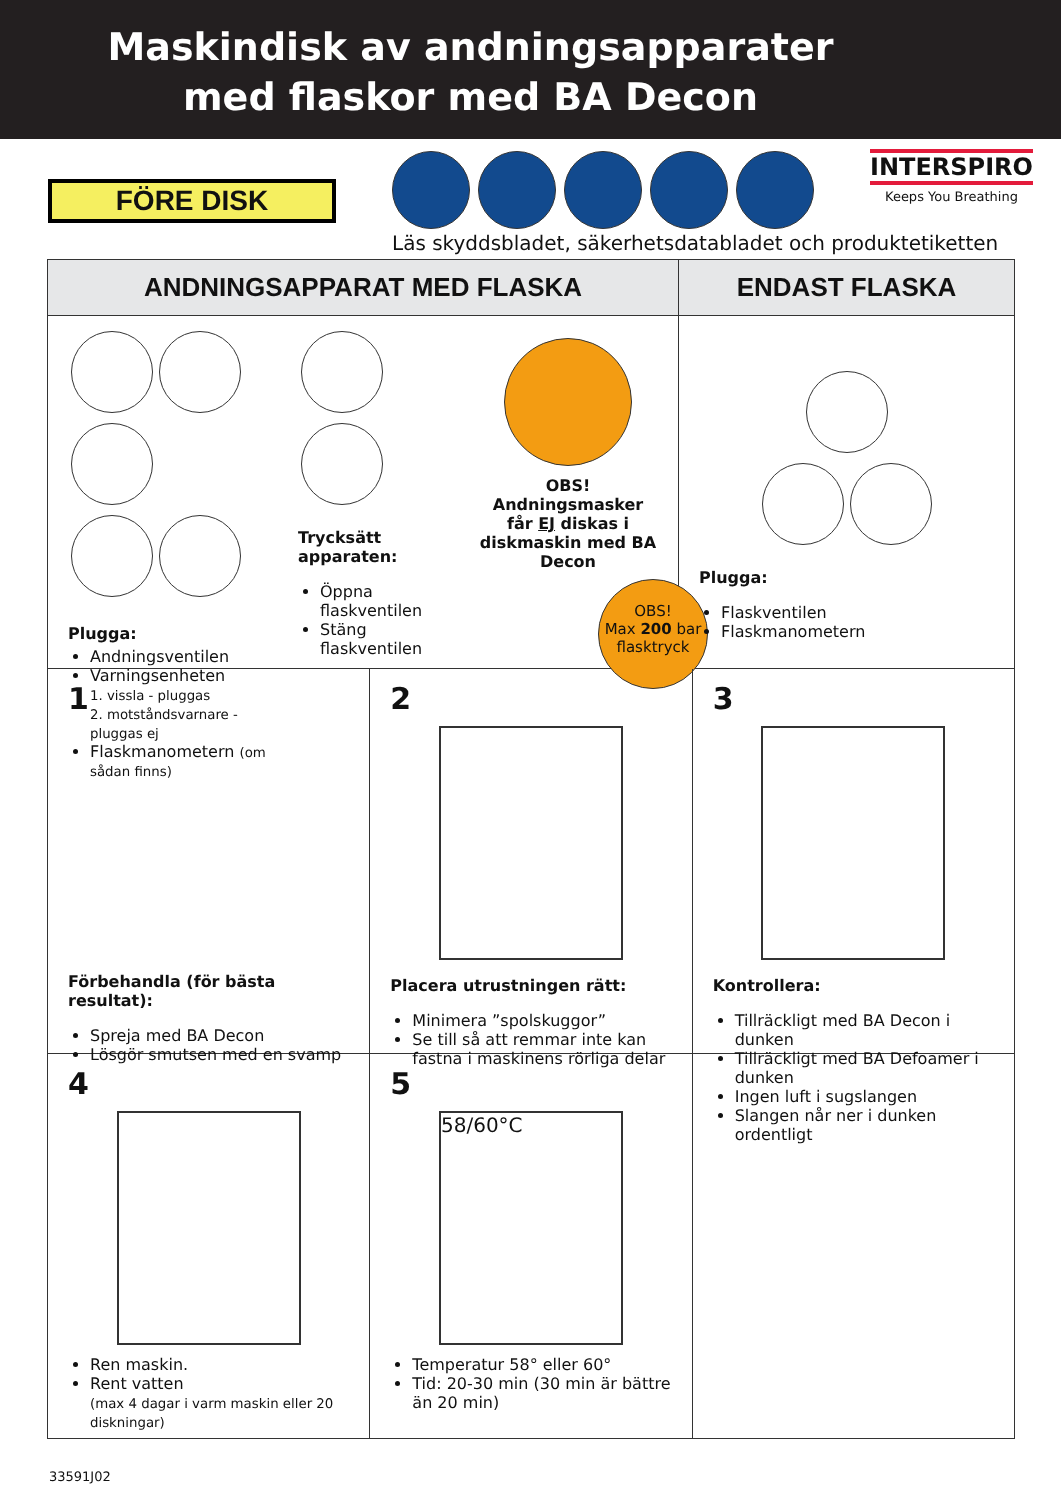Maskindisk av andningsapparater
med flaskor med BA Decon
FÖRE DISK
INTERSPIRO
Keeps You Breathing
Läs skyddsbladet, säkerhetsdatabladet och produktetiketten
ANDNINGSAPPARAT MED FLASKA ENDAST FLASKA
Plugga:
Andningsventilen
Varningsenheten
1. vissla - pluggas
2. motståndsvarnare - pluggas ej
Flaskmanometern (om sådan finns)
Trycksätt apparaten:
Öppna flaskventilen
Stäng flaskventilen
OBS!
Andningsmasker får EJ diskas i diskmaskin med BA Decon
OBS!
Max 200 bar flasktryck
Plugga:
Flaskventilen
Flaskmanometern
1
Förbehandla (för bästa resultat):
Spreja med BA Decon
Lösgör smutsen med en svamp
2
Placera utrustningen rätt:
Minimera ”spolskuggor”
Se till så att remmar inte kan fastna i maskinens rörliga delar
3
Kontrollera:
Tillräckligt med BA Decon i dunken
Tillräckligt med BA Defoamer i dunken
Ingen luft i sugslangen
Slangen når ner i dunken ordentligt
4
Ren maskin.
Rent vatten
(max 4 dagar i varm maskin eller 20 diskningar)
5
58/60°C
Temperatur 58° eller 60°
Tid: 20-30 min (30 min är bättre än 20 min)
33591J02